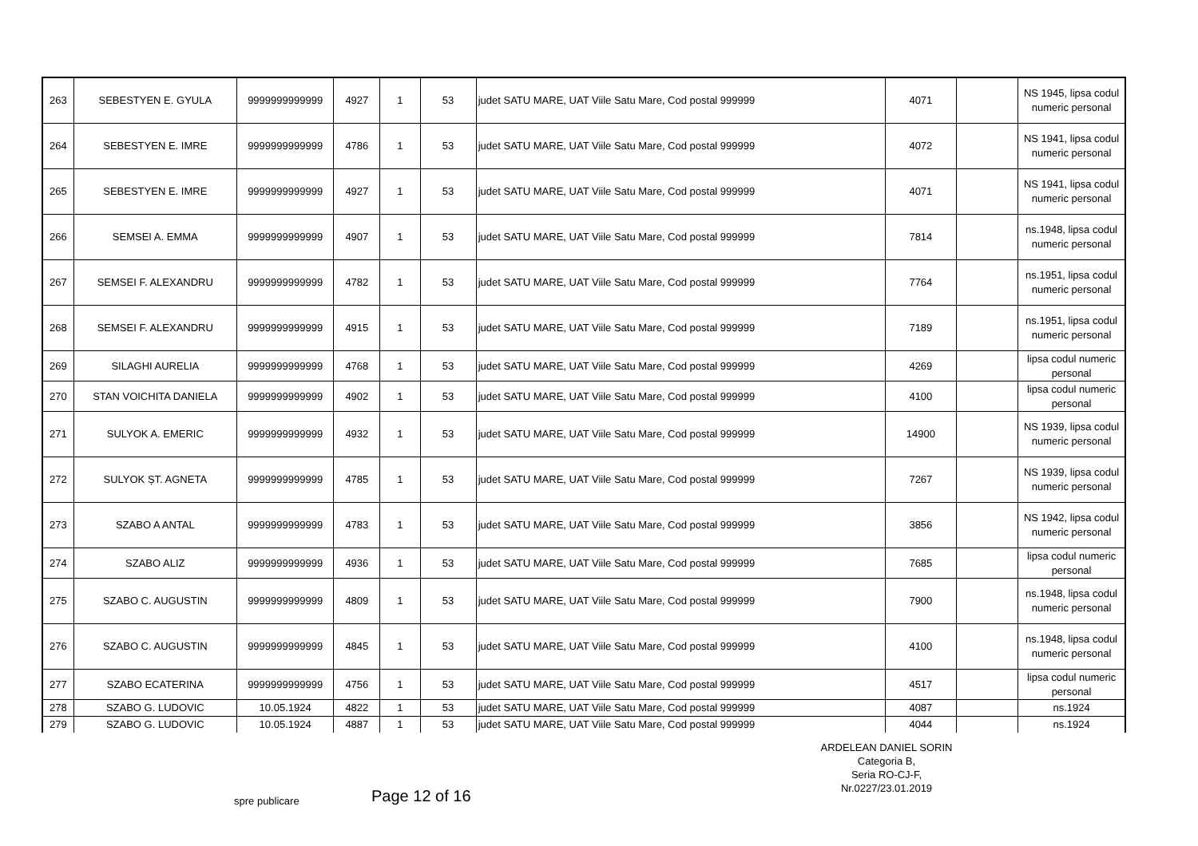| 263 | SEBESTYEN E. GYULA | 9999999999999 | 4927 | 1 | 53 | judet SATU MARE, UAT Viile Satu Mare, Cod postal 999999 | 4071 | | NS 1945, lipsa codul numeric personal |
| 264 | SEBESTYEN E. IMRE | 9999999999999 | 4786 | 1 | 53 | judet SATU MARE, UAT Viile Satu Mare, Cod postal 999999 | 4072 | | NS 1941, lipsa codul numeric personal |
| 265 | SEBESTYEN E. IMRE | 9999999999999 | 4927 | 1 | 53 | judet SATU MARE, UAT Viile Satu Mare, Cod postal 999999 | 4071 | | NS 1941, lipsa codul numeric personal |
| 266 | SEMSEI A. EMMA | 9999999999999 | 4907 | 1 | 53 | judet SATU MARE, UAT Viile Satu Mare, Cod postal 999999 | 7814 | | ns.1948, lipsa codul numeric personal |
| 267 | SEMSEI F. ALEXANDRU | 9999999999999 | 4782 | 1 | 53 | judet SATU MARE, UAT Viile Satu Mare, Cod postal 999999 | 7764 | | ns.1951, lipsa codul numeric personal |
| 268 | SEMSEI F. ALEXANDRU | 9999999999999 | 4915 | 1 | 53 | judet SATU MARE, UAT Viile Satu Mare, Cod postal 999999 | 7189 | | ns.1951, lipsa codul numeric personal |
| 269 | SILAGHI AURELIA | 9999999999999 | 4768 | 1 | 53 | judet SATU MARE, UAT Viile Satu Mare, Cod postal 999999 | 4269 | | lipsa codul numeric personal |
| 270 | STAN VOICHITA DANIELA | 9999999999999 | 4902 | 1 | 53 | judet SATU MARE, UAT Viile Satu Mare, Cod postal 999999 | 4100 | | lipsa codul numeric personal |
| 271 | SULYOK A. EMERIC | 9999999999999 | 4932 | 1 | 53 | judet SATU MARE, UAT Viile Satu Mare, Cod postal 999999 | 14900 | | NS 1939, lipsa codul numeric personal |
| 272 | SULYOK ȘT. AGNETA | 9999999999999 | 4785 | 1 | 53 | judet SATU MARE, UAT Viile Satu Mare, Cod postal 999999 | 7267 | | NS 1939, lipsa codul numeric personal |
| 273 | SZABO A ANTAL | 9999999999999 | 4783 | 1 | 53 | judet SATU MARE, UAT Viile Satu Mare, Cod postal 999999 | 3856 | | NS 1942, lipsa codul numeric personal |
| 274 | SZABO ALIZ | 9999999999999 | 4936 | 1 | 53 | judet SATU MARE, UAT Viile Satu Mare, Cod postal 999999 | 7685 | | lipsa codul numeric personal |
| 275 | SZABO C. AUGUSTIN | 9999999999999 | 4809 | 1 | 53 | judet SATU MARE, UAT Viile Satu Mare, Cod postal 999999 | 7900 | | ns.1948, lipsa codul numeric personal |
| 276 | SZABO C. AUGUSTIN | 9999999999999 | 4845 | 1 | 53 | judet SATU MARE, UAT Viile Satu Mare, Cod postal 999999 | 4100 | | ns.1948, lipsa codul numeric personal |
| 277 | SZABO ECATERINA | 9999999999999 | 4756 | 1 | 53 | judet SATU MARE, UAT Viile Satu Mare, Cod postal 999999 | 4517 | | lipsa codul numeric personal |
| 278 | SZABO G. LUDOVIC | 10.05.1924 | 4822 | 1 | 53 | judet SATU MARE, UAT Viile Satu Mare, Cod postal 999999 | 4087 | | ns.1924 |
| 279 | SZABO G. LUDOVIC | 10.05.1924 | 4887 | 1 | 53 | judet SATU MARE, UAT Viile Satu Mare, Cod postal 999999 | 4044 | | ns.1924 |
ARDELEAN DANIEL SORIN
Categoria B,
Seria RO-CJ-F,
Nr.0227/23.01.2019
spre publicare Page 12 of 16